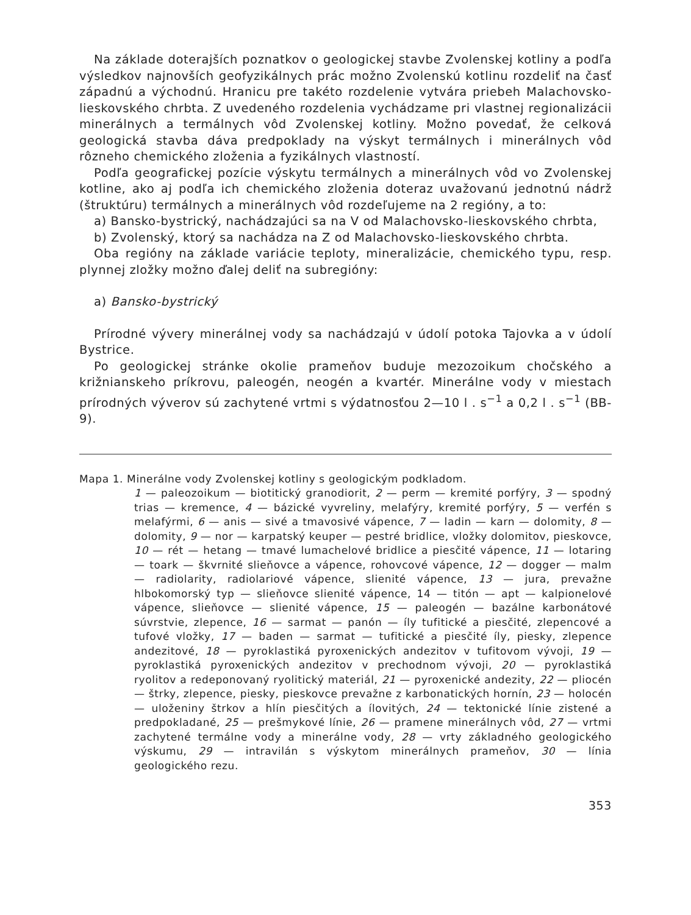Na základe doterajších poznatkov o geologickej stavbe Zvolenskej kotliny a podľa výsledkov najnovších geofyzikálnych prác možno Zvolenskú kotlinu rozdeliť na časť západnú a východnú. Hranicu pre takéto rozdelenie vytvára priebeh Malachovsko-lieskovského chrbta. Z uvedeného rozdelenia vychádzame pri vlastnej regionalizácii minerálnych a termálnych vôd Zvolenskej kotliny. Možno povedať, že celková geologická stavba dáva predpoklady na výskyt termálnych i minerálnych vôd rôzneho chemického zloženia a fyzikálnych vlastností.
Podľa geografickej pozície výskytu termálnych a minerálnych vôd vo Zvolenskej kotline, ako aj podľa ich chemického zloženia doteraz uvažovanú jednotnú nádrž (štruktúru) termálnych a minerálnych vôd rozdeľujeme na 2 regióny, a to:
a) Bansko-bystrický, nachádzajúci sa na V od Malachovsko-lieskovského chrbta,
b) Zvolenský, ktorý sa nachádza na Z od Malachovsko-lieskovského chrbta.
Oba regióny na základe variácie teploty, mineralizácie, chemického typu, resp. plynnej zložky možno ďalej deliť na subregióny:
a) Bansko-bystrický
Prírodné vývery minerálnej vody sa nachádzajú v údolí potoka Tajovka a v údolí Bystrice.
Po geologickej stránke okolie prameňov buduje mezozoikum chočského a križnianskeho príkrovu, paleogén, neogén a kvartér. Minerálne vody v miestach prírodných výverov sú zachytené vrtmi s výdatnosťou 2—10 l . s<sup>−1</sup> a 0,2 l . s<sup>−1</sup> (BB-9).
Mapa 1. Minerálne vody Zvolenskej kotliny s geologickým podkladom.
1 — paleozoikum — biotitický granodiorit, 2 — perm — kremité porfýry, 3 — spodný trias — kremence, 4 — bázické vyvreliny, melafýry, kremité porfýry, 5 — verfén s melafýrmi, 6 — anis — sivé a tmavosivé vápence, 7 — ladin — karn — dolomity, 8 — dolomity, 9 — nor — karpatský keuper — pestré bridlice, vložky dolomitov, pieskovce, 10 — rét — hetang — tmavé lumachelové bridlice a piesčité vápence, 11 — lotaring — toark — škvrnité slieňovce a vápence, rohovcové vápence, 12 — dogger — malm — radiolarity, radiolariové vápence, slienité vápence, 13 — jura, prevažne hlbokomorský typ — slieňovce slienité vápence, 14 — titón — apt — kalpionelové vápence, slieňovce — slienité vápence, 15 — paleogén — bazálne karbonátové súvrstvie, zlepence, 16 — sarmat — panón — íly tufitické a piesčité, zlepencové a tufové vložky, 17 — baden — sarmat — tufitické a piesčité íly, piesky, zlepence andezitové, 18 — pyroklastiká pyroxenických andezitov v tufitovom vývoji, 19 — pyroklastiká pyroxenických andezitov v prechodnom vývoji, 20 — pyroklastiká ryolitov a redeponovaný ryolitický materiál, 21 — pyroxenické andezity, 22 — pliocén — štrky, zlepence, piesky, pieskovce prevažne z karbonatických hornín, 23 — holocén — uloženiny štrkov a hlín piesčitých a ílovitých, 24 — tektonické línie zistené a predpokladané, 25 — prešmykové línie, 26 — pramene minerálnych vôd, 27 — vrtmi zachytené termálne vody a minerálne vody, 28 — vrty základného geologického výskumu, 29 — intravilán s výskytom minerálnych prameňov, 30 — línia geologického rezu.
353